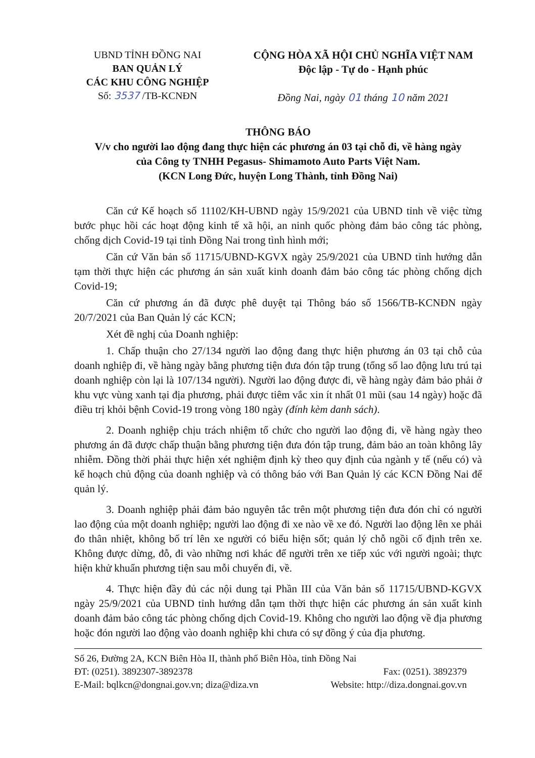UBND TỈNH ĐỒNG NAI
BAN QUẢN LÝ
CÁC KHU CÔNG NGHIỆP
Số: 3537 /TB-KCNĐN
CỘNG HÒA XÃ HỘI CHỦ NGHĨA VIỆT NAM
Độc lập - Tự do - Hạnh phúc
Đồng Nai, ngày 01 tháng 10 năm 2021
THÔNG BÁO
V/v cho người lao động đang thực hiện các phương án 03 tại chỗ đi, về hàng ngày
của Công ty TNHH Pegasus- Shimamoto Auto Parts Việt Nam.
(KCN Long Đức, huyện Long Thành, tỉnh Đồng Nai)
Căn cứ Kế hoạch số 11102/KH-UBND ngày 15/9/2021 của UBND tỉnh về việc từng bước phục hồi các hoạt động kinh tế xã hội, an ninh quốc phòng đảm bảo công tác phòng, chống dịch Covid-19 tại tỉnh Đồng Nai trong tình hình mới;
Căn cứ Văn bản số 11715/UBND-KGVX ngày 25/9/2021 của UBND tỉnh hướng dẫn tạm thời thực hiện các phương án sản xuất kinh doanh đảm bảo công tác phòng chống dịch Covid-19;
Căn cứ phương án đã được phê duyệt tại Thông báo số 1566/TB-KCNĐN ngày 20/7/2021 của Ban Quản lý các KCN;
Xét đề nghị của Doanh nghiệp:
1. Chấp thuận cho 27/134 người lao động đang thực hiện phương án 03 tại chỗ của doanh nghiệp đi, về hàng ngày bằng phương tiện đưa đón tập trung (tổng số lao động lưu trú tại doanh nghiệp còn lại là 107/134 người). Người lao động được đi, về hàng ngày đảm bảo phải ở khu vực vùng xanh tại địa phương, phải được tiêm vắc xin ít nhất 01 mũi (sau 14 ngày) hoặc đã điều trị khỏi bệnh Covid-19 trong vòng 180 ngày (đính kèm danh sách).
2. Doanh nghiệp chịu trách nhiệm tổ chức cho người lao động đi, về hàng ngày theo phương án đã được chấp thuận bằng phương tiện đưa đón tập trung, đảm bảo an toàn không lây nhiễm. Đồng thời phải thực hiện xét nghiệm định kỳ theo quy định của ngành y tế (nếu có) và kế hoạch chủ động của doanh nghiệp và có thông báo với Ban Quản lý các KCN Đồng Nai để quản lý.
3. Doanh nghiệp phải đảm bảo nguyên tắc trên một phương tiện đưa đón chỉ có người lao động của một doanh nghiệp; người lao động đi xe nào về xe đó. Người lao động lên xe phải đo thân nhiệt, không bố trí lên xe người có biểu hiện sốt; quản lý chỗ ngồi cố định trên xe. Không được dừng, đỗ, đi vào những nơi khác để người trên xe tiếp xúc với người ngoài; thực hiện khử khuẩn phương tiện sau mỗi chuyến đi, về.
4. Thực hiện đầy đủ các nội dung tại Phần III của Văn bản số 11715/UBND-KGVX ngày 25/9/2021 của UBND tỉnh hướng dẫn tạm thời thực hiện các phương án sản xuất kinh doanh đảm bảo công tác phòng chống dịch Covid-19. Không cho người lao động về địa phương hoặc đón người lao động vào doanh nghiệp khi chưa có sự đồng ý của địa phương.
Số 26, Đường 2A, KCN Biên Hòa II, thành phố Biên Hòa, tỉnh Đồng Nai
ĐT: (0251). 3892307-3892378 Fax: (0251). 3892379
E-Mail: bqlkcn@dongnai.gov.vn; diza@diza.vn Website: http://diza.dongnai.gov.vn